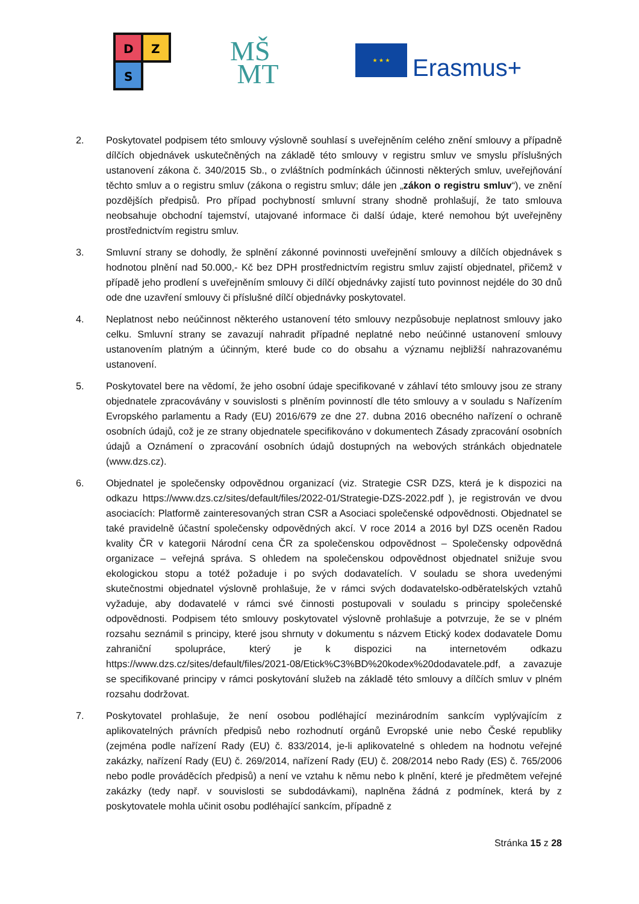D
Z
S
MŠ
MT
★ ★ ★
Erasmus+
2. Poskytovatel podpisem této smlouvy výslovně souhlasí s uveřejněním celého znění smlouvy a případně dílčích objednávek uskutečněných na základě této smlouvy v registru smluv ve smyslu příslušných ustanovení zákona č. 340/2015 Sb., o zvláštních podmínkách účinnosti některých smluv, uveřejňování těchto smluv a o registru smluv (zákona o registru smluv; dále jen „zákon o registru smluv“), ve znění pozdějších předpisů. Pro případ pochybností smluvní strany shodně prohlašují, že tato smlouva neobsahuje obchodní tajemství, utajované informace či další údaje, které nemohou být uveřejněny prostřednictvím registru smluv.
3. Smluvní strany se dohodly, že splnění zákonné povinnosti uveřejnění smlouvy a dílčích objednávek s hodnotou plnění nad 50.000,- Kč bez DPH prostřednictvím registru smluv zajistí objednatel, přičemž v případě jeho prodlení s uveřejněním smlouvy či dílčí objednávky zajistí tuto povinnost nejdéle do 30 dnů ode dne uzavření smlouvy či příslušné dílčí objednávky poskytovatel.
4. Neplatnost nebo neúčinnost některého ustanovení této smlouvy nezpůsobuje neplatnost smlouvy jako celku. Smluvní strany se zavazují nahradit případné neplatné nebo neúčinné ustanovení smlouvy ustanovením platným a účinným, které bude co do obsahu a významu nejbližší nahrazovanému ustanovení.
5. Poskytovatel bere na vědomí, že jeho osobní údaje specifikované v záhlaví této smlouvy jsou ze strany objednatele zpracovávány v souvislosti s plněním povinností dle této smlouvy a v souladu s Nařízením Evropského parlamentu a Rady (EU) 2016/679 ze dne 27. dubna 2016 obecného nařízení o ochraně osobních údajů, což je ze strany objednatele specifikováno v dokumentech Zásady zpracování osobních údajů a Oznámení o zpracování osobních údajů dostupných na webových stránkách objednatele (www.dzs.cz).
6. Objednatel je společensky odpovědnou organizací (viz. Strategie CSR DZS, která je k dispozici na odkazu https://www.dzs.cz/sites/default/files/2022-01/Strategie-DZS-2022.pdf ), je registrován ve dvou asociacích: Platformě zainteresovaných stran CSR a Asociaci společenské odpovědnosti. Objednatel se také pravidelně účastní společensky odpovědných akcí. V roce 2014 a 2016 byl DZS oceněn Radou kvality ČR v kategorii Národní cena ČR za společenskou odpovědnost – Společensky odpovědná organizace – veřejná správa. S ohledem na společenskou odpovědnost objednatel snižuje svou ekologickou stopu a totéž požaduje i po svých dodavatelích. V souladu se shora uvedenými skutečnostmi objednatel výslovně prohlašuje, že v rámci svých dodavatelsko-odběratelských vztahů vyžaduje, aby dodavatelé v rámci své činnosti postupovali v souladu s principy společenské odpovědnosti. Podpisem této smlouvy poskytovatel výslovně prohlašuje a potvrzuje, že se v plném rozsahu seznámil s principy, které jsou shrnuty v dokumentu s názvem Etický kodex dodavatele Domu zahraniční spolupráce, který je k dispozici na internetovém odkazu https://www.dzs.cz/sites/default/files/2021-08/Etick%C3%BD%20kodex%20dodavatele.pdf, a zavazuje se specifikované principy v rámci poskytování služeb na základě této smlouvy a dílčích smluv v plném rozsahu dodržovat.
7. Poskytovatel prohlašuje, že není osobou podléhající mezinárodním sankcím vyplývajícím z aplikovatelných právních předpisů nebo rozhodnutí orgánů Evropské unie nebo České republiky (zejména podle nařízení Rady (EU) č. 833/2014, je-li aplikovatelné s ohledem na hodnotu veřejné zakázky, nařízení Rady (EU) č. 269/2014, nařízení Rady (EU) č. 208/2014 nebo Rady (ES) č. 765/2006 nebo podle prováděcích předpisů) a není ve vztahu k němu nebo k plnění, které je předmětem veřejné zakázky (tedy např. v souvislosti se subdodávkami), naplněna žádná z podmínek, která by z poskytovatele mohla učinit osobu podléhající sankcím, případně z
Stránka 15 z 28